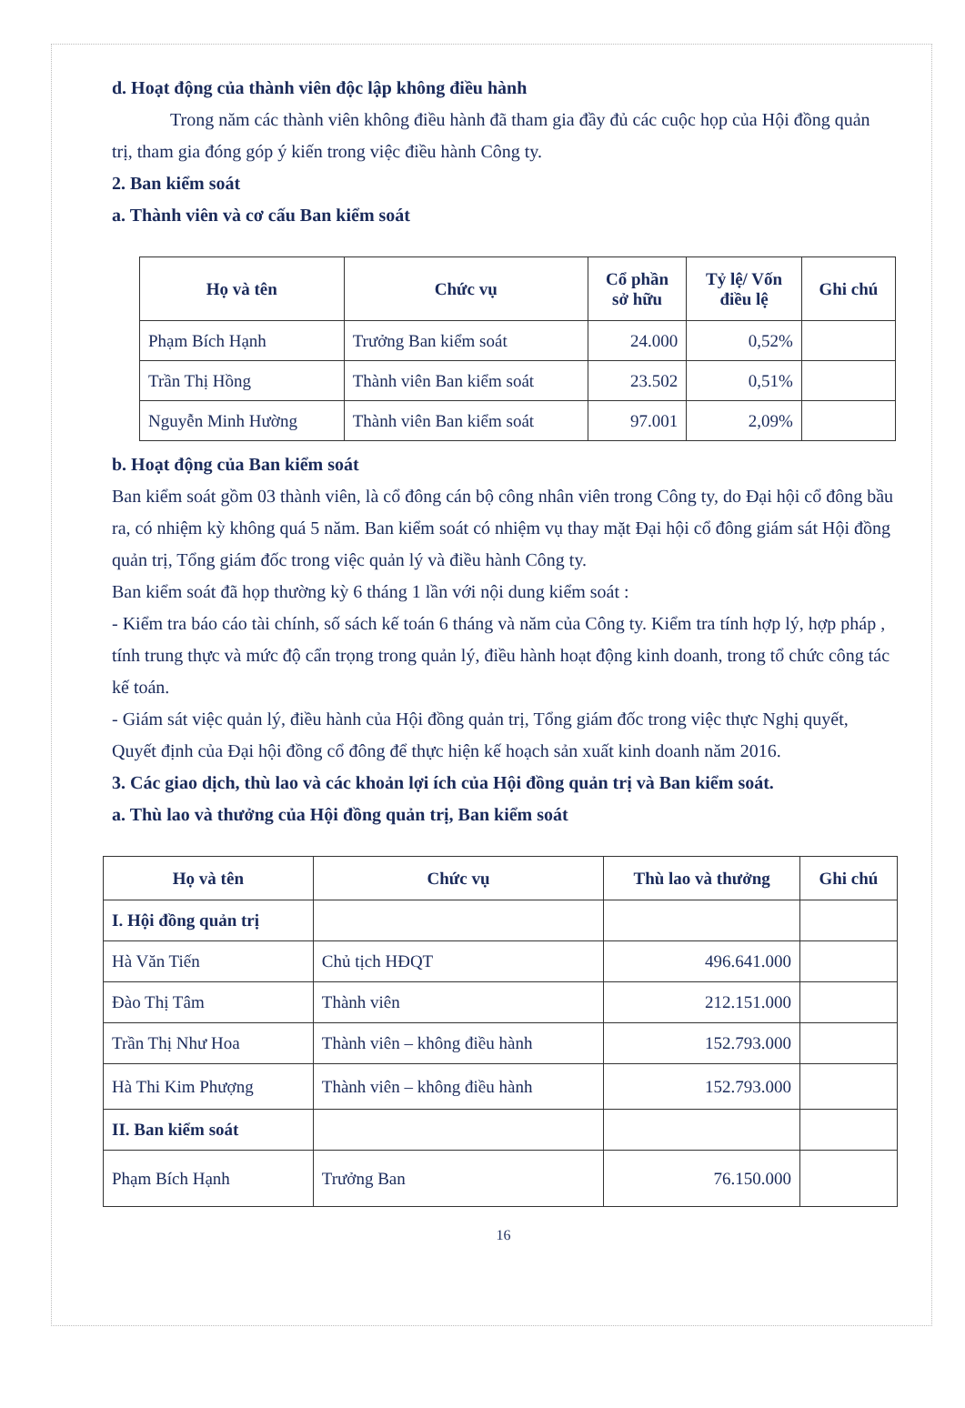d. Hoạt động của thành viên độc lập không điều hành
Trong năm các thành viên không điều hành đã tham gia đầy đủ các cuộc họp của Hội đồng quản trị, tham gia đóng góp ý kiến trong việc điều hành Công ty.
2. Ban kiểm soát
a. Thành viên và cơ cấu Ban kiểm soát
| Họ và tên | Chức vụ | Cổ phần sở hữu | Tỷ lệ/ Vốn điều lệ | Ghi chú |
| --- | --- | --- | --- | --- |
| Phạm Bích Hạnh | Trưởng Ban kiểm soát | 24.000 | 0,52% | |
| Trần Thị Hồng | Thành viên Ban kiểm soát | 23.502 | 0,51% | |
| Nguyễn Minh Hường | Thành viên Ban kiểm soát | 97.001 | 2,09% | |
b. Hoạt động của Ban kiểm soát
Ban kiểm soát gồm 03 thành viên, là cổ đông cán bộ công nhân viên trong Công ty, do Đại hội cổ đông bầu ra, có nhiệm kỳ không quá 5 năm. Ban kiểm soát có nhiệm vụ thay mặt Đại hội cổ đông giám sát Hội đồng quản trị, Tổng giám đốc trong việc quản lý và điều hành Công ty.
Ban kiểm soát đã họp thường kỳ 6 tháng 1 lần với nội dung kiểm soát :
- Kiểm tra báo cáo tài chính, số sách kế toán 6 tháng và năm của Công ty. Kiểm tra tính hợp lý, hợp pháp , tính trung thực và mức độ cẩn trọng trong quản lý, điều hành hoạt động kinh doanh, trong tổ chức công tác kế toán.
- Giám sát việc quản lý, điều hành của Hội đồng quản trị, Tổng giám đốc trong việc thực Nghị quyết, Quyết định của Đại hội đồng cổ đông để thực hiện kế hoạch sản xuất kinh doanh năm 2016.
3. Các giao dịch, thù lao và các khoản lợi ích của Hội đồng quản trị và Ban kiểm soát.
a. Thù lao và thưởng của Hội đồng quản trị, Ban kiểm soát
| Họ và tên | Chức vụ | Thù lao và thưởng | Ghi chú |
| --- | --- | --- | --- |
| I. Hội đồng quản trị | | | |
| Hà Văn Tiến | Chủ tịch HĐQT | 496.641.000 | |
| Đào Thị Tâm | Thành viên | 212.151.000 | |
| Trần Thị Như Hoa | Thành viên – không điều hành | 152.793.000 | |
| Hà Thi Kim Phượng | Thành viên – không điều hành | 152.793.000 | |
| II. Ban kiểm soát | | | |
| Phạm Bích Hạnh | Trưởng Ban | 76.150.000 | |
16